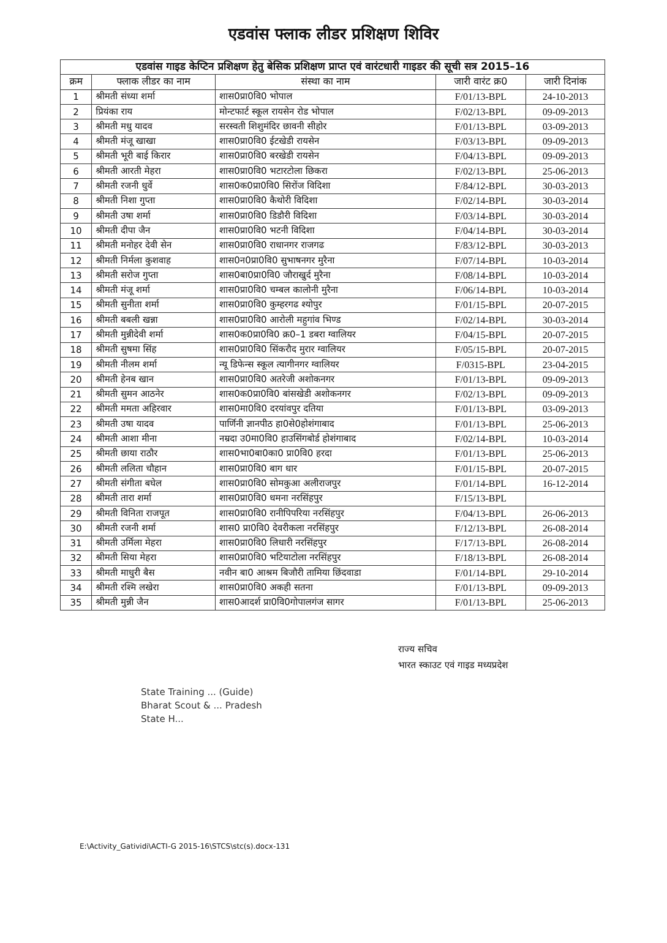एडवांस फ्लाक लीडर प्रशिक्षण शिविर
| एडवांस गाइड केप्टिन प्रशिक्षण हेतु बेसिक प्रशिक्षण प्राप्त एवं वारंटधारी गाइडर की सूची सत्र 2015–16 | | | | |
| --- | --- | --- | --- | --- |
| क्रम | फ्लाक लीडर का नाम | संस्था का नाम | जारी वारंट क्र0 | जारी दिनांक |
| 1 | श्रीमती संध्या शर्मा | शास0प्रा0वि0 भोपाल | F/01/13-BPL | 24-10-2013 |
| 2 | प्रियंका राय | मोन्टफार्ट स्कूल रायसेन रोड भोपाल | F/02/13-BPL | 09-09-2013 |
| 3 | श्रीमती मधु यादव | सरस्वती शिशुमंदिर छावनी सीहोर | F/01/13-BPL | 03-09-2013 |
| 4 | श्रीमती मंजू खाखा | शास0प्रा0वि0 ईटखेडी रायसेन | F/03/13-BPL | 09-09-2013 |
| 5 | श्रीमती भूरी बाई किरार | शास0प्रा0वि0 बरखेडी रायसेन | F/04/13-BPL | 09-09-2013 |
| 6 | श्रीमती आरती मेहरा | शास0प्रा0वि0 भटारटोला छिकरा | F/02/13-BPL | 25-06-2013 |
| 7 | श्रीमती रजनी धुर्वे | शास0क0प्रा0वि0 सिरोंज विदिशा | F/84/12-BPL | 30-03-2013 |
| 8 | श्रीमती निशा गुप्ता | शास0प्रा0वि0 कैथोरी विदिशा | F/02/14-BPL | 30-03-2014 |
| 9 | श्रीमती उषा शर्मा | शास0प्रा0वि0 डिडौरी विदिशा | F/03/14-BPL | 30-03-2014 |
| 10 | श्रीमती दीपा जैन | शास0प्रा0वि0 भटनी विदिशा | F/04/14-BPL | 30-03-2014 |
| 11 | श्रीमती मनोहर देवी सेन | शास0प्रा0वि0 राधानगर राजगढ | F/83/12-BPL | 30-03-2013 |
| 12 | श्रीमती निर्मला कुशवाह | शास0न0प्रा0वि0 सुभाषनगर मुरैना | F/07/14-BPL | 10-03-2014 |
| 13 | श्रीमती सरोज गुप्ता | शास0बा0प्रा0वि0 जौराखुर्द मुरैना | F/08/14-BPL | 10-03-2014 |
| 14 | श्रीमती मंजू शर्मा | शास0प्रा0वि0 चम्बल कालोनी मुरैना | F/06/14-BPL | 10-03-2014 |
| 15 | श्रीमती सुनीता शर्मा | शास0प्रा0वि0 कुम्हरगढ श्योपुर | F/01/15-BPL | 20-07-2015 |
| 16 | श्रीमती बबली खन्ना | शास0प्रा0वि0 आरोली महुगांव भिण्ड | F/02/14-BPL | 30-03-2014 |
| 17 | श्रीमती मुन्नीदेवी शर्मा | शास0क0प्रा0वि0 क्र0–1 डबरा ग्वालियर | F/04/15-BPL | 20-07-2015 |
| 18 | श्रीमती सुषमा सिंह | शास0प्रा0वि0 सिंकरौद मुरार ग्वालियर | F/05/15-BPL | 20-07-2015 |
| 19 | श्रीमती नीलम शर्मा | न्यू डिफेन्स स्कूल त्यागीनगर ग्वालियर | F/0315-BPL | 23-04-2015 |
| 20 | श्रीमती हेनब खान | शास0प्रा0वि0 अतरेजी अशोकनगर | F/01/13-BPL | 09-09-2013 |
| 21 | श्रीमती सुमन आठनेर | शास0क0प्रा0वि0 बांसखेडी अशोकनगर | F/02/13-BPL | 09-09-2013 |
| 22 | श्रीमती ममता अहिरवार | शास0मा0वि0 दरयांवपुर दतिया | F/01/13-BPL | 03-09-2013 |
| 23 | श्रीमती उषा यादव | पार्णिनी ज्ञानपीठ हा0से0होशंगाबाद | F/01/13-BPL | 25-06-2013 |
| 24 | श्रीमती आशा मीना | नम्रदा उ0मा0वि0 हाउसिंगबोर्ड होशंगाबाद | F/02/14-BPL | 10-03-2014 |
| 25 | श्रीमती छाया राठौर | शास0भा0बा0का0 प्रा0वि0 हरदा | F/01/13-BPL | 25-06-2013 |
| 26 | श्रीमती ललिता चौहान | शास0प्रा0वि0 बाग धार | F/01/15-BPL | 20-07-2015 |
| 27 | श्रीमती संगीता बघेल | शास0प्रा0वि0 सोमकुआ अलीराजपुर | F/01/14-BPL | 16-12-2014 |
| 28 | श्रीमती तारा शर्मा | शास0प्रा0वि0 धमना नरसिंहपुर | F/15/13-BPL | |
| 29 | श्रीमती विनिता राजपूत | शास0प्रा0वि0 रानीपिपरिया नरसिंहपुर | F/04/13-BPL | 26-06-2013 |
| 30 | श्रीमती रजनी शर्मा | शास0 प्रा0वि0 देवरीकला नरसिंहपुर | F/12/13-BPL | 26-08-2014 |
| 31 | श्रीमती उर्मिला मेहरा | शास0प्रा0वि0 लिधारी नरसिंहपुर | F/17/13-BPL | 26-08-2014 |
| 32 | श्रीमती सिया मेहरा | शास0प्रा0वि0 भटियाटोला नरसिंहपुर | F/18/13-BPL | 26-08-2014 |
| 33 | श्रीमती माधुरी बैस | नवीन बा0 आश्रम बिजौरी तामिया छिंदवाडा | F/01/14-BPL | 29-10-2014 |
| 34 | श्रीमती रश्मि लखेरा | शास0प्रा0वि0 अकही सतना | F/01/13-BPL | 09-09-2013 |
| 35 | श्रीमती मुन्नी जैन | शास0आदर्श प्रा0वि0गोपालगंज सागर | F/01/13-BPL | 25-06-2013 |
राज्य सचिव
भारत स्काउट एवं गाइड मध्यप्रदेश
State Training ... (Guide)
Bharat Scout & ... Pradesh
State H...
E:\Activity_Gatividi\ACTI-G 2015-16\STCS\stc(s).docx-131